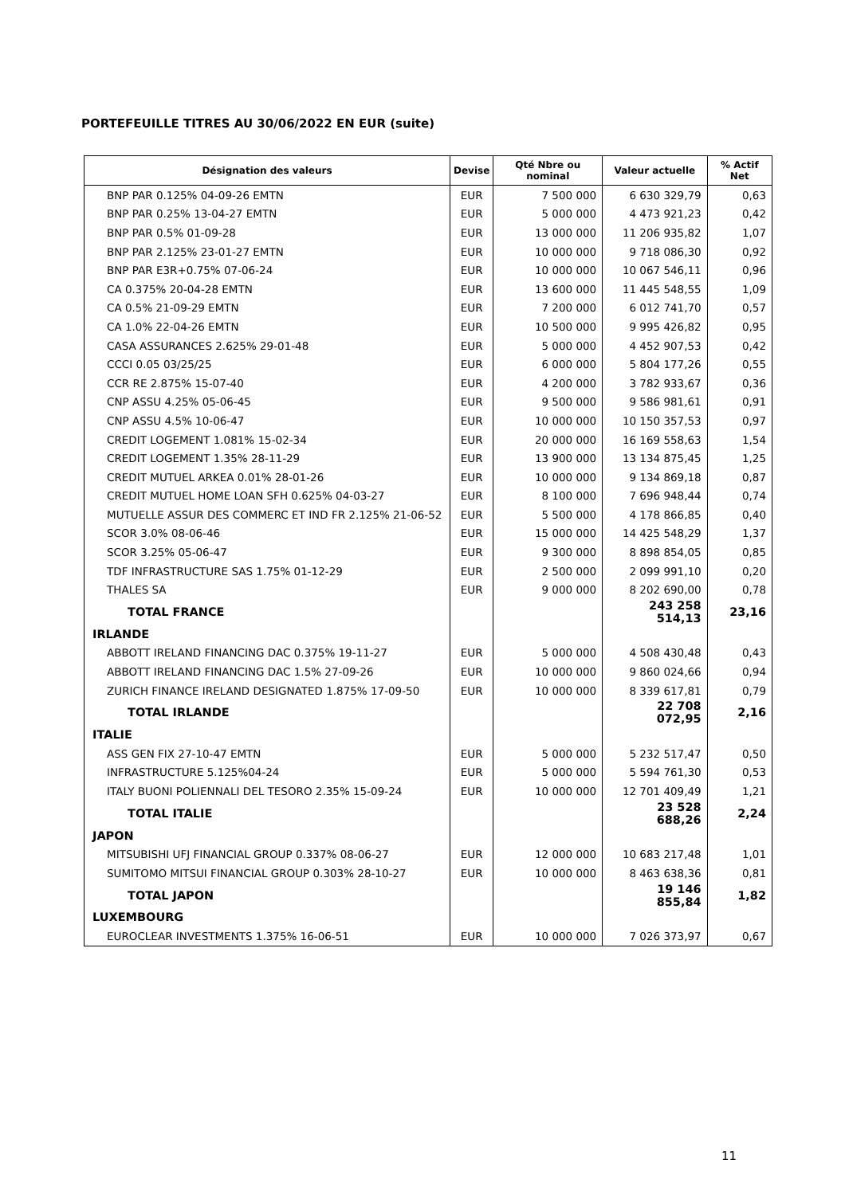PORTEFEUILLE TITRES AU 30/06/2022 EN EUR (suite)
| Désignation des valeurs | Devise | Qté Nbre ou nominal | Valeur actuelle | % Actif Net |
| --- | --- | --- | --- | --- |
| BNP PAR 0.125% 04-09-26 EMTN | EUR | 7 500 000 | 6 630 329,79 | 0,63 |
| BNP PAR 0.25% 13-04-27 EMTN | EUR | 5 000 000 | 4 473 921,23 | 0,42 |
| BNP PAR 0.5% 01-09-28 | EUR | 13 000 000 | 11 206 935,82 | 1,07 |
| BNP PAR 2.125% 23-01-27 EMTN | EUR | 10 000 000 | 9 718 086,30 | 0,92 |
| BNP PAR E3R+0.75% 07-06-24 | EUR | 10 000 000 | 10 067 546,11 | 0,96 |
| CA 0.375% 20-04-28 EMTN | EUR | 13 600 000 | 11 445 548,55 | 1,09 |
| CA 0.5% 21-09-29 EMTN | EUR | 7 200 000 | 6 012 741,70 | 0,57 |
| CA 1.0% 22-04-26 EMTN | EUR | 10 500 000 | 9 995 426,82 | 0,95 |
| CASA ASSURANCES 2.625% 29-01-48 | EUR | 5 000 000 | 4 452 907,53 | 0,42 |
| CCCI 0.05 03/25/25 | EUR | 6 000 000 | 5 804 177,26 | 0,55 |
| CCR RE 2.875% 15-07-40 | EUR | 4 200 000 | 3 782 933,67 | 0,36 |
| CNP ASSU 4.25% 05-06-45 | EUR | 9 500 000 | 9 586 981,61 | 0,91 |
| CNP ASSU 4.5% 10-06-47 | EUR | 10 000 000 | 10 150 357,53 | 0,97 |
| CREDIT LOGEMENT 1.081% 15-02-34 | EUR | 20 000 000 | 16 169 558,63 | 1,54 |
| CREDIT LOGEMENT 1.35% 28-11-29 | EUR | 13 900 000 | 13 134 875,45 | 1,25 |
| CREDIT MUTUEL ARKEA 0.01% 28-01-26 | EUR | 10 000 000 | 9 134 869,18 | 0,87 |
| CREDIT MUTUEL HOME LOAN SFH 0.625% 04-03-27 | EUR | 8 100 000 | 7 696 948,44 | 0,74 |
| MUTUELLE ASSUR DES COMMERC ET IND FR 2.125% 21-06-52 | EUR | 5 500 000 | 4 178 866,85 | 0,40 |
| SCOR 3.0% 08-06-46 | EUR | 15 000 000 | 14 425 548,29 | 1,37 |
| SCOR 3.25% 05-06-47 | EUR | 9 300 000 | 8 898 854,05 | 0,85 |
| TDF INFRASTRUCTURE SAS 1.75% 01-12-29 | EUR | 2 500 000 | 2 099 991,10 | 0,20 |
| THALES SA | EUR | 9 000 000 | 8 202 690,00 | 0,78 |
| TOTAL FRANCE | | | 243 258 514,13 | 23,16 |
| IRLANDE | | | | |
| ABBOTT IRELAND FINANCING DAC 0.375% 19-11-27 | EUR | 5 000 000 | 4 508 430,48 | 0,43 |
| ABBOTT IRELAND FINANCING DAC 1.5% 27-09-26 | EUR | 10 000 000 | 9 860 024,66 | 0,94 |
| ZURICH FINANCE IRELAND DESIGNATED 1.875% 17-09-50 | EUR | 10 000 000 | 8 339 617,81 | 0,79 |
| TOTAL IRLANDE | | | 22 708 072,95 | 2,16 |
| ITALIE | | | | |
| ASS GEN FIX 27-10-47 EMTN | EUR | 5 000 000 | 5 232 517,47 | 0,50 |
| INFRASTRUCTURE 5.125%04-24 | EUR | 5 000 000 | 5 594 761,30 | 0,53 |
| ITALY BUONI POLIENNALI DEL TESORO 2.35% 15-09-24 | EUR | 10 000 000 | 12 701 409,49 | 1,21 |
| TOTAL ITALIE | | | 23 528 688,26 | 2,24 |
| JAPON | | | | |
| MITSUBISHI UFJ FINANCIAL GROUP 0.337% 08-06-27 | EUR | 12 000 000 | 10 683 217,48 | 1,01 |
| SUMITOMO MITSUI FINANCIAL GROUP 0.303% 28-10-27 | EUR | 10 000 000 | 8 463 638,36 | 0,81 |
| TOTAL JAPON | | | 19 146 855,84 | 1,82 |
| LUXEMBOURG | | | | |
| EUROCLEAR INVESTMENTS 1.375% 16-06-51 | EUR | 10 000 000 | 7 026 373,97 | 0,67 |
11